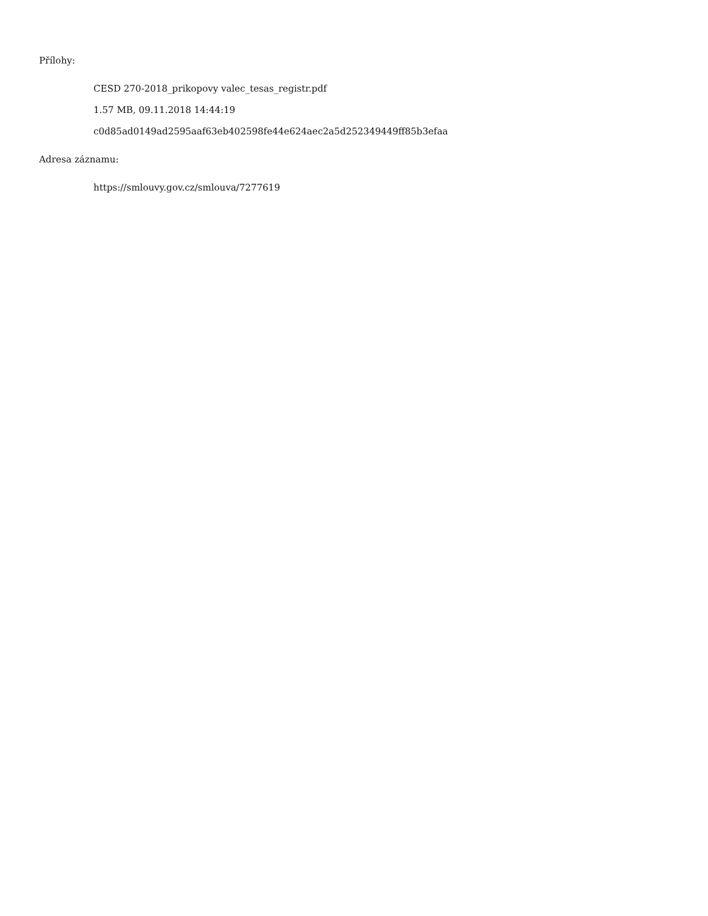Přílohy:
CESD 270-2018_prikopovy valec_tesas_registr.pdf
1.57 MB, 09.11.2018 14:44:19
c0d85ad0149ad2595aaf63eb402598fe44e624aec2a5d252349449ff85b3efaa
Adresa záznamu:
https://smlouvy.gov.cz/smlouva/7277619